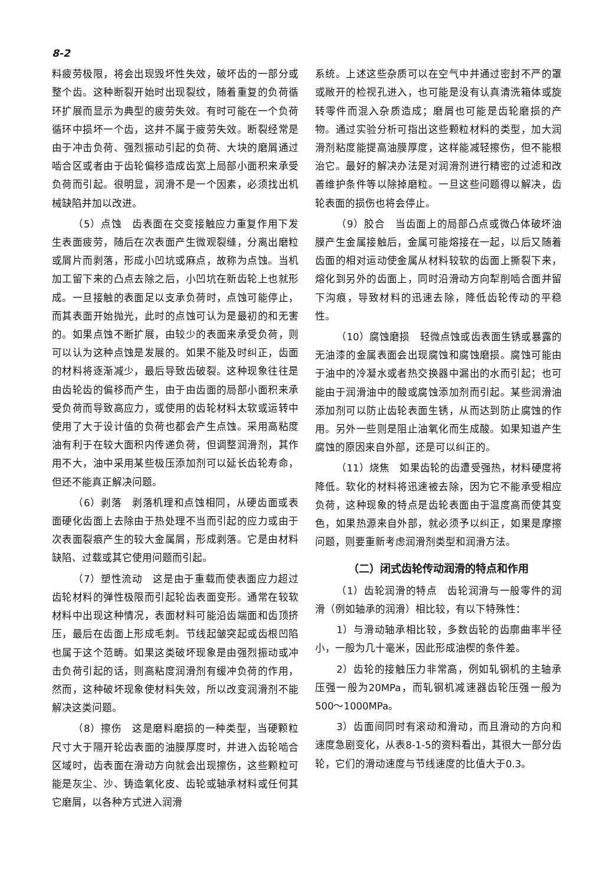8-2
料疲劳极限，将会出现毁坏性失效，破坏齿的一部分或整个齿。这种断裂开始时出现裂纹，随着重复的负荷循环扩展而显示为典型的疲劳失效。有时可能在一个负荷循环中损坏一个齿，这并不属于疲劳失效。断裂经常是由于冲击负荷、强烈振动引起的负荷、大块的磨屑通过啮合区或者由于齿轮偏移造成齿宽上局部小面积来承受负荷而引起。很明显，润滑不是一个因素，必须找出机械缺陷并加以改进。
（5）点蚀　齿表面在交变接触应力重复作用下发生表面疲劳，随后在次表面产生微观裂缝，分离出磨粒或屑片而剥落，形成小凹坑或麻点，故称为点蚀。当机加工留下来的凸点去除之后，小凹坑在新齿轮上也就形成。一旦接触的表面足以支承负荷时，点蚀可能停止，而其表面开始抛光，此时的点蚀可认为是最初的和无害的。如果点蚀不断扩展，由较少的表面来承受负荷，则可以认为这种点蚀是发展的。如果不能及时纠正，齿面的材料将逐渐减少，最后导致齿破裂。这种现象往往是由齿轮齿的偏移而产生，由于由齿面的局部小面积来承受负荷而导致高应力，或使用的齿轮材料太软或运转中使用了大于设计值的负荷也都会产生点蚀。采用高粘度油有利于在较大面积内传递负荷，但调整润滑剂，其作用不大，油中采用某些极压添加剂可以延长齿轮寿命，但还不能真正解决问题。
（6）剥落　剥落机理和点蚀相同，从硬齿面或表面硬化齿面上去除由于热处理不当而引起的应力或由于次表面裂痕产生的较大金属屑，形成剥落。它是由材料缺陷、过载或其它使用问题而引起。
（7）塑性流动　这是由于重载而使表面应力超过齿轮材料的弹性极限而引起轮齿表面变形。通常在较软材料中出现这种情况，表面材料可能沿齿端面和齿顶挤压，最后在齿面上形成毛刺。节线起皱突起或齿根凹陷也属于这个范畴。如果这类破坏现象是由强烈振动或冲击负荷引起的话，则高粘度润滑剂有缓冲负荷的作用，然而，这种破坏现象使材料失效，所以改变润滑剂不能解决这类问题。
（8）擦伤　这是磨料磨损的一种类型，当硬颗粒尺寸大于隔开轮齿表面的油膜厚度时，并进入齿轮啮合区域时，齿表面在滑动方向就会出现擦伤，这些颗粒可能是灰尘、沙、铸造氧化皮、齿轮或轴承材料或任何其它磨屑，以各种方式进入润滑
系统。上述这些杂质可以在空气中并通过密封不严的罩或敞开的检视孔进入，也可能是没有认真清洗箱体或旋转零件而混入杂质造成；磨屑也可能是齿轮磨损的产物。通过实验分析可指出这些颗粒材料的类型，加大润滑剂粘度能提高油膜厚度，这样能减轻擦伤，但不能根治它。最好的解决办法是对润滑剂进行精密的过滤和改善维护条件等以除掉磨粒。一旦这些问题得以解决，齿轮表面的损伤也将会停止。
（9）胶合　当齿面上的局部凸点或微凸体破坏油膜产生金属接触后，金属可能熔接在一起，以后又随着齿面的相对运动使金属从材料较软的齿面上撕裂下来，熔化到另外的齿面上，同时沿滑动方向犁削啮合面并留下沟痕，导致材料的迅速去除，降低齿轮传动的平稳性。
（10）腐蚀磨损　轻微点蚀或齿表面生锈或暴露的无油漆的金属表面会出现腐蚀和腐蚀磨损。腐蚀可能由于油中的冷凝水或者热交换器中漏出的水而引起；也可能由于润滑油中的酸或腐蚀添加剂而引起。某些润滑油添加剂可以防止齿轮表面生锈，从而达到防止腐蚀的作用。另外一些则是阻止油氧化而生成酸。如果知道产生腐蚀的原因来自外部，还是可以纠正的。
（11）烧焦　如果齿轮的齿遭受强热，材料硬度将降低。软化的材料将迅速被去除，因为它不能承受相应负荷，这种现象的特点是齿轮表面由于温度高而使其变色，如果热源来自外部，就必须予以纠正，如果是摩擦问题，则要重新考虑润滑剂类型和润滑方法。
（二）闭式齿轮传动润滑的特点和作用
（1）齿轮润滑的特点　齿轮润滑与一般零件的润滑（例如轴承的润滑）相比较，有以下特殊性：
1）与滑动轴承相比较，多数齿轮的齿廓曲率半径小，一般为几十毫米，因此形成油楔的条件差。
2）齿轮的接触压力非常高，例如轧钢机的主轴承压强一般为20MPa，而轧钢机减速器齿轮压强一般为500～1000MPa。
3）齿面间同时有滚动和滑动，而且滑动的方向和速度急剧变化，从表8-1-5的资料看出，其很大一部分齿轮，它们的滑动速度与节线速度的比值大于0.3。